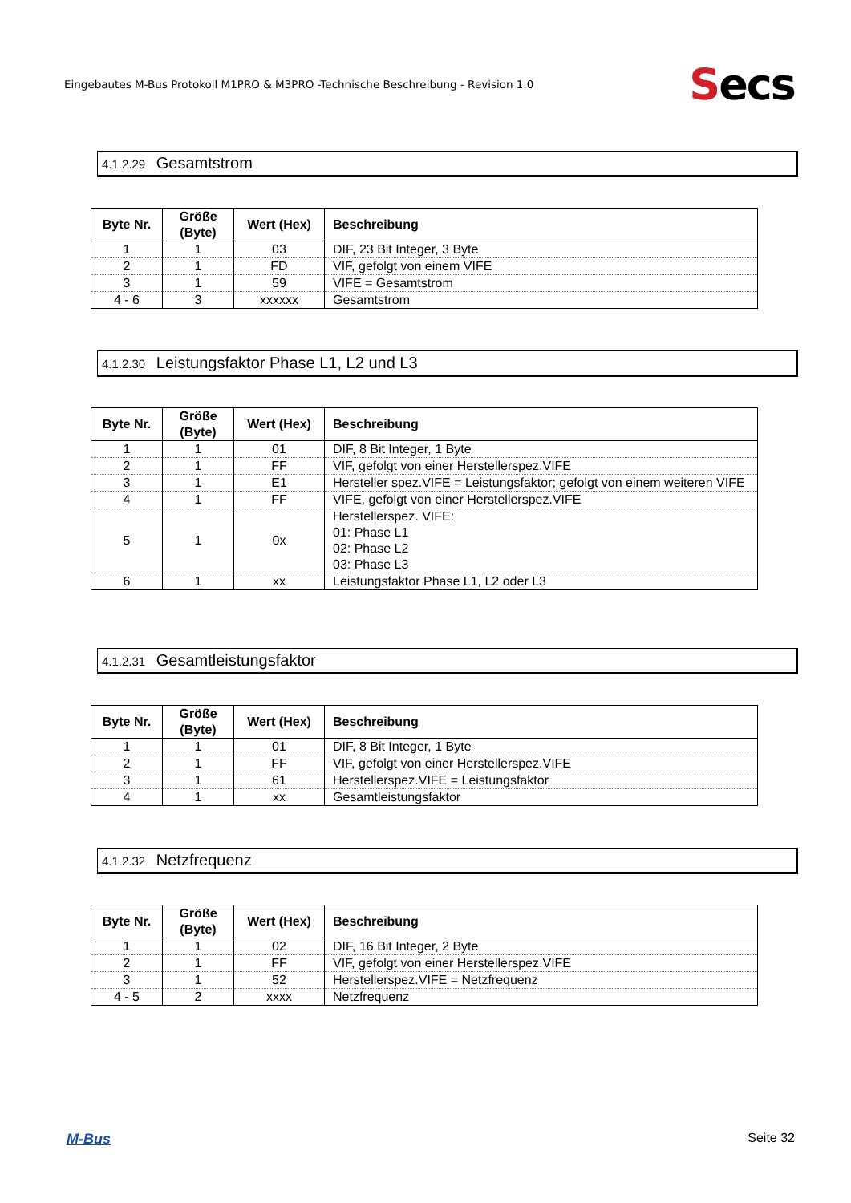Eingebautes M-Bus Protokoll M1PRO & M3PRO -Technische Beschreibung - Revision 1.0
Secs
4.1.2.29 Gesamtstrom
| Byte Nr. | Größe (Byte) | Wert (Hex) | Beschreibung |
| --- | --- | --- | --- |
| 1 | 1 | 03 | DIF, 23 Bit Integer, 3 Byte |
| 2 | 1 | FD | VIF, gefolgt von einem VIFE |
| 3 | 1 | 59 | VIFE = Gesamtstrom |
| 4 - 6 | 3 | xxxxxx | Gesamtstrom |
4.1.2.30 Leistungsfaktor Phase L1, L2 und L3
| Byte Nr. | Größe (Byte) | Wert (Hex) | Beschreibung |
| --- | --- | --- | --- |
| 1 | 1 | 01 | DIF, 8 Bit Integer, 1 Byte |
| 2 | 1 | FF | VIF, gefolgt von einer Herstellerspez.VIFE |
| 3 | 1 | E1 | Hersteller spez.VIFE = Leistungsfaktor; gefolgt von einem weiteren VIFE |
| 4 | 1 | FF | VIFE, gefolgt von einer Herstellerspez.VIFE |
| 5 | 1 | 0x | Herstellerspez. VIFE: 01: Phase L1 02: Phase L2 03: Phase L3 |
| 6 | 1 | xx | Leistungsfaktor Phase L1, L2 oder L3 |
4.1.2.31 Gesamtleistungsfaktor
| Byte Nr. | Größe (Byte) | Wert (Hex) | Beschreibung |
| --- | --- | --- | --- |
| 1 | 1 | 01 | DIF, 8 Bit Integer, 1 Byte |
| 2 | 1 | FF | VIF, gefolgt von einer Herstellerspez.VIFE |
| 3 | 1 | 61 | Herstellerspez.VIFE = Leistungsfaktor |
| 4 | 1 | xx | Gesamtleistungsfaktor |
4.1.2.32 Netzfrequenz
| Byte Nr. | Größe (Byte) | Wert (Hex) | Beschreibung |
| --- | --- | --- | --- |
| 1 | 1 | 02 | DIF, 16 Bit Integer, 2 Byte |
| 2 | 1 | FF | VIF, gefolgt von einer Herstellerspez.VIFE |
| 3 | 1 | 52 | Herstellerspez.VIFE = Netzfrequenz |
| 4 - 5 | 2 | xxxx | Netzfrequenz |
M-Bus Seite 32